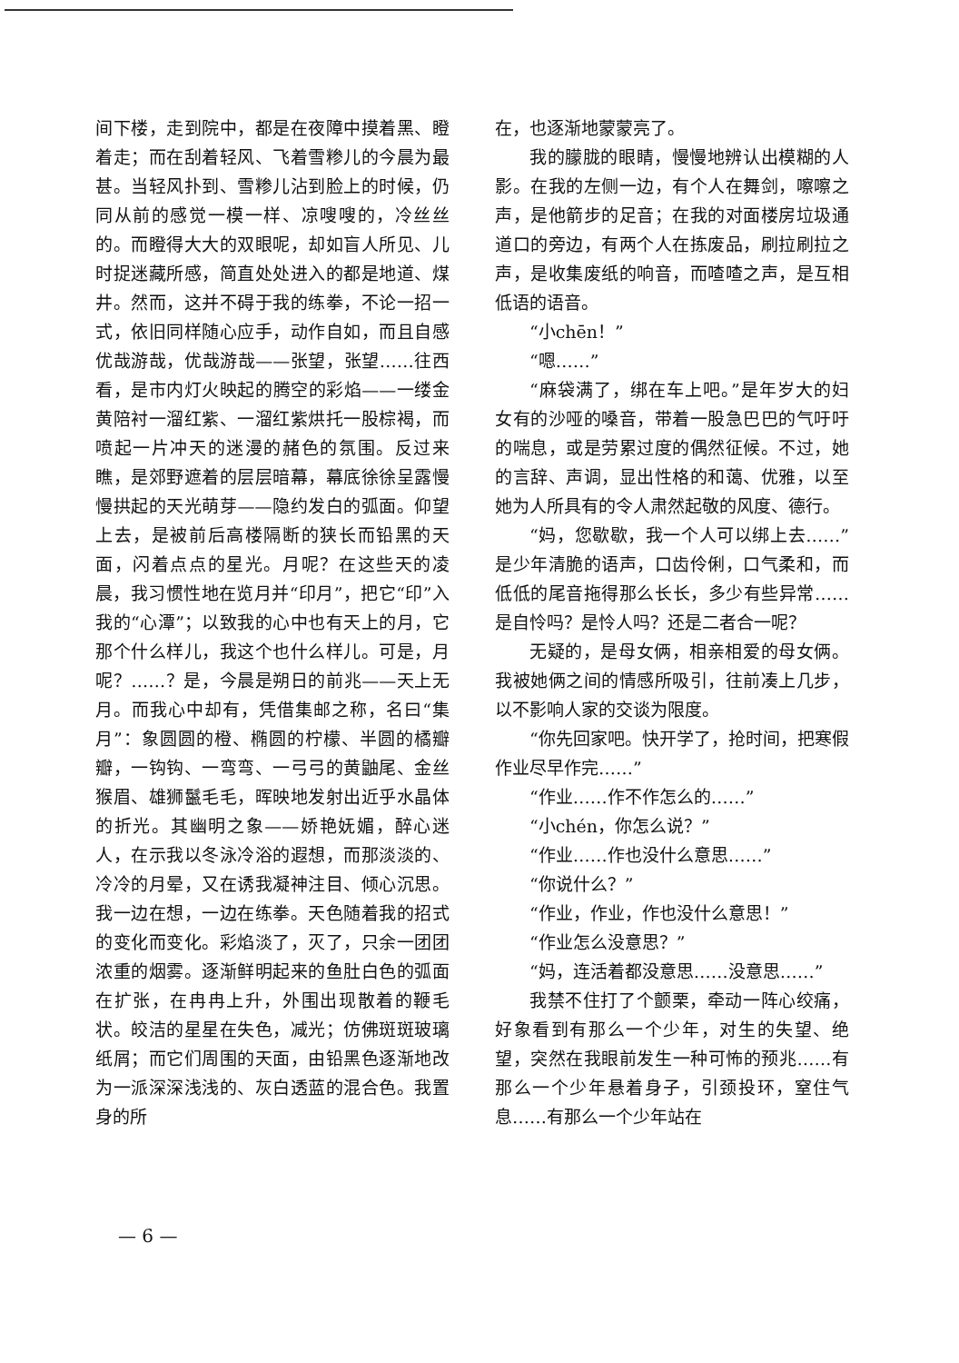间下楼，走到院中，都是在夜障中摸着黑、瞪着走；而在刮着轻风、飞着雪糁儿的今晨为最甚。当轻风扑到、雪糁儿沾到脸上的时候，仍同从前的感觉一模一样、凉嗖嗖的，冷丝丝的。而瞪得大大的双眼呢，却如盲人所见、儿时捉迷藏所感，简直处处进入的都是地道、煤井。然而，这并不碍于我的练拳，不论一招一式，依旧同样随心应手，动作自如，而且自感优哉游哉，优哉游哉——张望，张望……往西看，是市内灯火映起的腾空的彩焰——一缕金黄陪衬一溜红紫、一溜红紫烘托一股棕褐，而喷起一片冲天的迷漫的赭色的氛围。反过来瞧，是郊野遮着的层层暗幕，幕底徐徐呈露慢慢拱起的天光萌芽——隐约发白的弧面。仰望上去，是被前后高楼隔断的狭长而铅黑的天面，闪着点点的星光。月呢？在这些天的凌晨，我习惯性地在览月并“印月”，把它“印”入我的“心潭”；以致我的心中也有天上的月，它那个什么样儿，我这个也什么样儿。可是，月呢？……？是，今晨是朔日的前兆——天上无月。而我心中却有，凭借集邮之称，名曰“集月”：象圆圆的橙、椭圆的柠檬、半圆的橘瓣瓣，一钩钩、一弯弯、一弓弓的黄鼬尾、金丝猴眉、雄狮鬣毛毛，晖映地发射出近乎水晶体的折光。其幽明之象——娇艳妩媚，醉心迷人，在示我以冬泳冷浴的遐想，而那淡淡的、冷冷的月晕，又在诱我凝神注目、倾心沉思。我一边在想，一边在练拳。天色随着我的招式的变化而变化。彩焰淡了，灭了，只余一团团浓重的烟雾。逐渐鲜明起来的鱼肚白色的弧面在扩张，在冉冉上升，外围出现散着的鞭毛状。皎洁的星星在失色，减光；仿佛斑斑玻璃纸屑；而它们周围的天面，由铅黑色逐渐地改为一派深深浅浅的、灰白透蓝的混合色。我置身的所
在，也逐渐地蒙蒙亮了。
我的朦胧的眼睛，慢慢地辨认出模糊的人影。在我的左侧一边，有个人在舞剑，嚓嚓之声，是他箭步的足音；在我的对面楼房垃圾通道口的旁边，有两个人在拣废品，刷拉刷拉之声，是收集废纸的响音，而喳喳之声，是互相低语的语音。
“小chēn！”
“嗯……”
“麻袋满了，绑在车上吧。”是年岁大的妇女有的沙哑的嗓音，带着一股急巴巴的气吁吁的喘息，或是劳累过度的偶然征候。不过，她的言辞、声调，显出性格的和蔼、优雅，以至她为人所具有的令人肃然起敬的风度、德行。
“妈，您歇歇，我一个人可以绑上去……”是少年清脆的语声，口齿伶俐，口气柔和，而低低的尾音拖得那么长长，多少有些异常……是自怜吗？是怜人吗？还是二者合一呢？
无疑的，是母女俩，相亲相爱的母女俩。我被她俩之间的情感所吸引，往前凑上几步，以不影响人家的交谈为限度。
“你先回家吧。快开学了，抢时间，把寒假作业尽早作完……”
“作业……作不作怎么的……”
“小chén，你怎么说？”
“作业……作也没什么意思……”
“你说什么？”
“作业，作业，作也没什么意思！”
“作业怎么没意思？”
“妈，连活着都没意思……没意思……”
我禁不住打了个颤栗，牵动一阵心绞痛，好象看到有那么一个少年，对生的失望、绝望，突然在我眼前发生一种可怖的预兆……有那么一个少年悬着身子，引颈投环，窒住气息……有那么一个少年站在
— 6 —